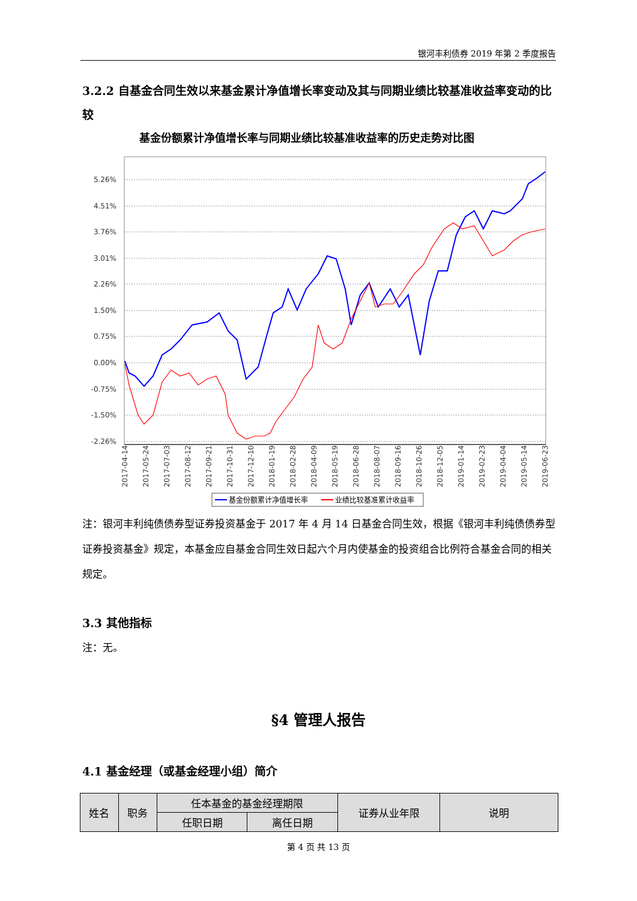银河丰利债券 2019 年第 2 季度报告
3.2.2 自基金合同生效以来基金累计净值增长率变动及其与同期业绩比较基准收益率变动的比较
基金份额累计净值增长率与同期业绩比较基准收益率的历史走势对比图
5.26%
4.51%
3.76%
3.01%
2.26%
1.50%
0.75%
0.00%
-0.75%
-1.50%
-2.26%
2017-04-14
2017-05-24
2017-07-03
2017-08-12
2017-09-21
2017-10-31
2017-12-10
2018-01-19
2018-02-28
2018-04-09
2018-05-19
2018-06-28
2018-08-07
2018-09-16
2018-10-26
2018-12-05
2019-01-14
2019-02-23
2019-04-04
2019-05-14
2019-06-23
基金份额累计净值增长率
业绩比较基准累计收益率
注：银河丰利纯债债券型证券投资基金于 2017 年 4 月 14 日基金合同生效，根据《银河丰利纯债债券型证券投资基金》规定，本基金应自基金合同生效日起六个月内使基金的投资组合比例符合基金合同的相关规定。
3.3 其他指标
注：无。
§4 管理人报告
4.1 基金经理（或基金经理小组）简介
| 姓名 | 职务 | 任本基金的基金经理期限 | | 证券从业年限 | 说明 |
| --- | --- | --- | --- | --- | --- |
| | | 任职日期 | 离任日期 | | |
第 4 页 共 13 页